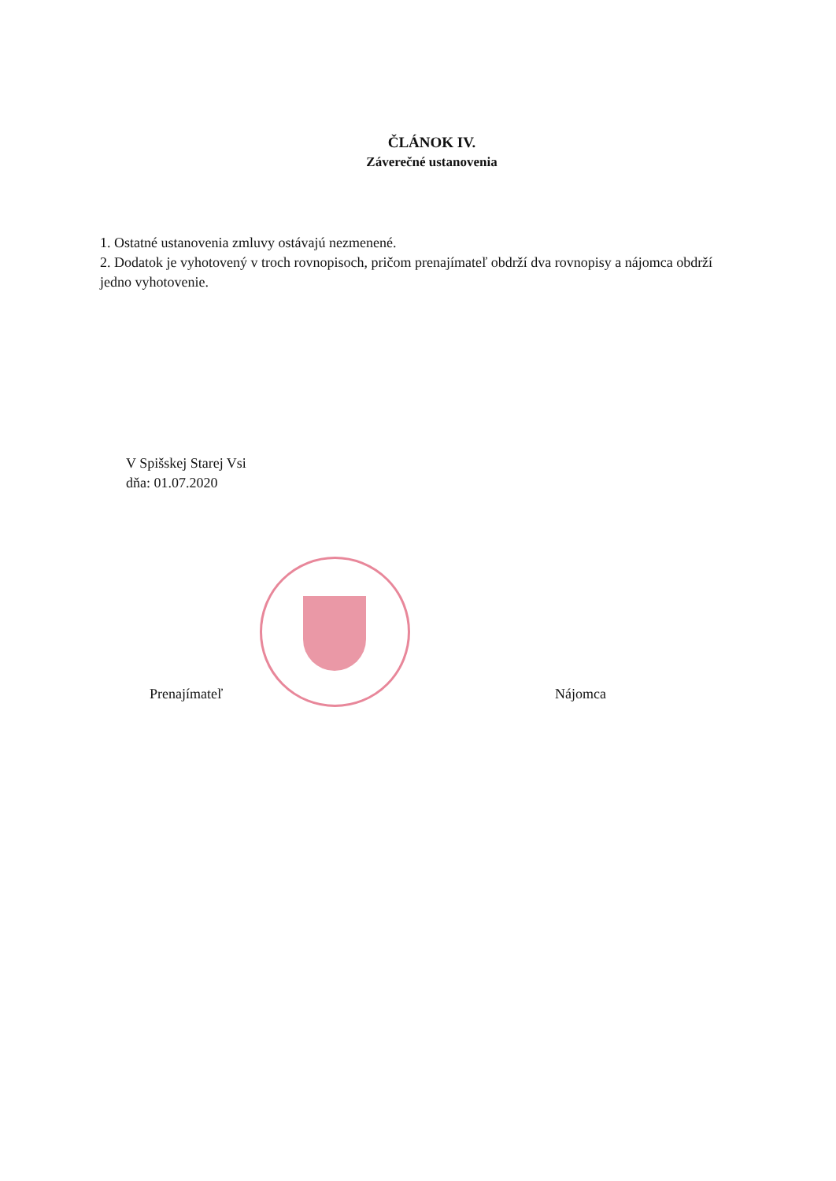ČLÁNOK IV.
Záverečné ustanovenia
1. Ostatné ustanovenia zmluvy ostávajú nezmenené.
2. Dodatok je vyhotovený v troch rovnopisoch, pričom prenajímateľ obdrží dva rovnopisy a nájomca obdrží jedno vyhotovenie.
V Spišskej Starej Vsi
dňa: 01.07.2020
Prenajímateľ Nájomca